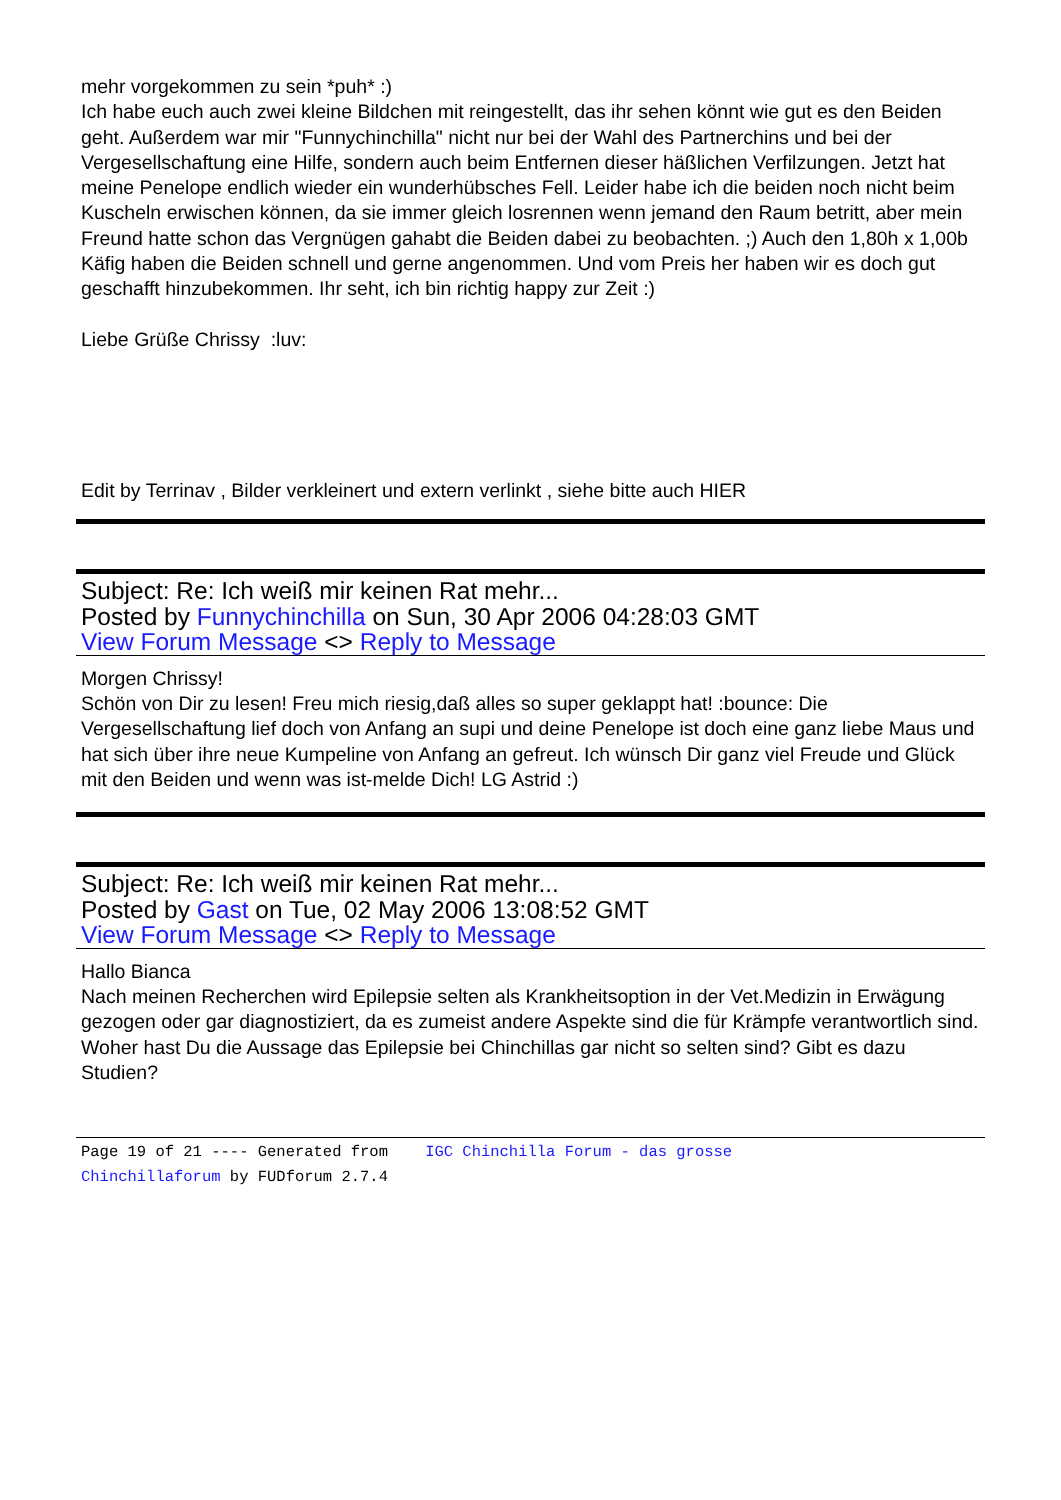mehr vorgekommen zu sein *puh* :)
Ich habe euch auch zwei kleine Bildchen mit reingestellt, das ihr sehen könnt wie gut es den Beiden geht. Außerdem war mir "Funnychinchilla" nicht nur bei der Wahl des Partnerchins und bei der Vergesellschaftung eine Hilfe, sondern auch beim Entfernen dieser häßlichen Verfilzungen. Jetzt hat meine Penelope endlich wieder ein wunderhübsches Fell. Leider habe ich die beiden noch nicht beim Kuscheln erwischen können, da sie immer gleich losrennen wenn jemand den Raum betritt, aber mein Freund hatte schon das Vergnügen gahabt die Beiden dabei zu beobachten. ;) Auch den 1,80h x 1,00b Käfig haben die Beiden schnell und gerne angenommen. Und vom Preis her haben wir es doch gut geschafft hinzubekommen. Ihr seht, ich bin richtig happy zur Zeit :)
Liebe Grüße Chrissy :luv:
Edit by Terrinav , Bilder verkleinert und extern verlinkt , siehe bitte auch HIER
Subject: Re: Ich weiß mir keinen Rat mehr...
Posted by Funnychinchilla on Sun, 30 Apr 2006 04:28:03 GMT
View Forum Message <> Reply to Message
Morgen Chrissy!
Schön von Dir zu lesen! Freu mich riesig,daß alles so super geklappt hat! :bounce: Die Vergesellschaftung lief doch von Anfang an supi und deine Penelope ist doch eine ganz liebe Maus und hat sich über ihre neue Kumpeline von Anfang an gefreut. Ich wünsch Dir ganz viel Freude und Glück mit den Beiden und wenn was ist-melde Dich! LG Astrid :)
Subject: Re: Ich weiß mir keinen Rat mehr...
Posted by Gast on Tue, 02 May 2006 13:08:52 GMT
View Forum Message <> Reply to Message
Hallo Bianca
Nach meinen Recherchen wird Epilepsie selten als Krankheitsoption in der Vet.Medizin in Erwägung gezogen oder gar diagnostiziert, da es zumeist andere Aspekte sind die für Krämpfe verantwortlich sind.
Woher hast Du die Aussage das Epilepsie bei Chinchillas gar nicht so selten sind? Gibt es dazu Studien?
Page 19 of 21 ---- Generated from IGC Chinchilla Forum - das grosse Chinchillaforum by FUDforum 2.7.4